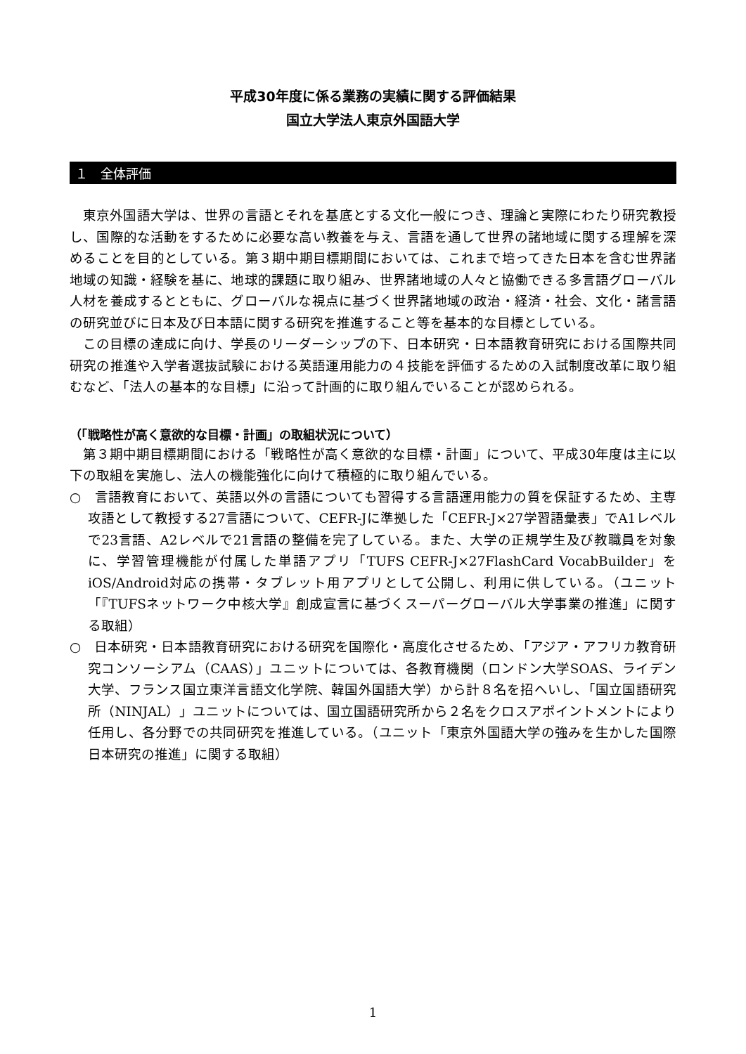平成30年度に係る業務の実績に関する評価結果
国立大学法人東京外国語大学
１　全体評価
東京外国語大学は、世界の言語とそれを基底とする文化一般につき、理論と実際にわたり研究教授し、国際的な活動をするために必要な高い教養を与え、言語を通して世界の諸地域に関する理解を深めることを目的としている。第３期中期目標期間においては、これまで培ってきた日本を含む世界諸地域の知識・経験を基に、地球的課題に取り組み、世界諸地域の人々と協働できる多言語グローバル人材を養成するとともに、グローバルな視点に基づく世界諸地域の政治・経済・社会、文化・諸言語の研究並びに日本及び日本語に関する研究を推進すること等を基本的な目標としている。
この目標の達成に向け、学長のリーダーシップの下、日本研究・日本語教育研究における国際共同研究の推進や入学者選抜試験における英語運用能力の４技能を評価するための入試制度改革に取り組むなど、「法人の基本的な目標」に沿って計画的に取り組んでいることが認められる。
（「戦略性が高く意欲的な目標・計画」の取組状況について）
第３期中期目標期間における「戦略性が高く意欲的な目標・計画」について、平成30年度は主に以下の取組を実施し、法人の機能強化に向けて積極的に取り組んでいる。
○　言語教育において、英語以外の言語についても習得する言語運用能力の質を保証するため、主専攻語として教授する27言語について、CEFR-Jに準拠した「CEFR-J×27学習語彙表」でA1レベルで23言語、A2レベルで21言語の整備を完了している。また、大学の正規学生及び教職員を対象に、学習管理機能が付属した単語アプリ「TUFS CEFR-J×27FlashCard VocabBuilder」をiOS/Android対応の携帯・タブレット用アプリとして公開し、利用に供している。（ユニット「『TUFSネットワーク中核大学』創成宣言に基づくスーパーグローバル大学事業の推進」に関する取組）
○　日本研究・日本語教育研究における研究を国際化・高度化させるため、「アジア・アフリカ教育研究コンソーシアム（CAAS）」ユニットについては、各教育機関（ロンドン大学SOAS、ライデン大学、フランス国立東洋言語文化学院、韓国外国語大学）から計８名を招へいし、「国立国語研究所（NINJAL）」ユニットについては、国立国語研究所から２名をクロスアポイントメントにより任用し、各分野での共同研究を推進している。（ユニット「東京外国語大学の強みを生かした国際日本研究の推進」に関する取組）
1